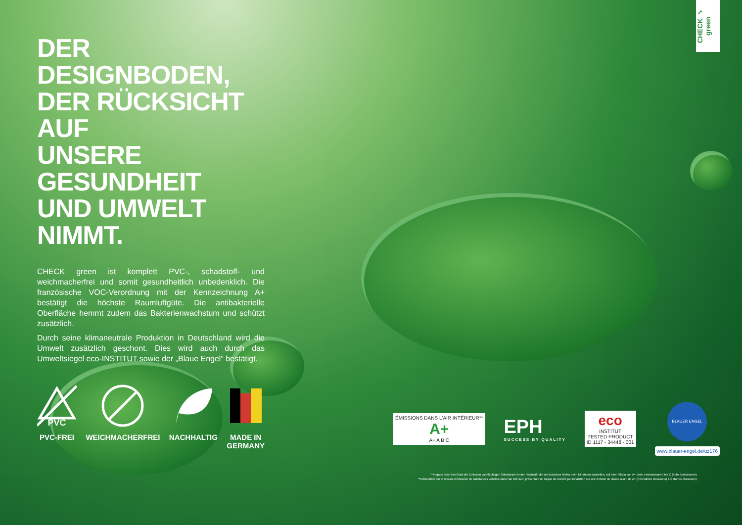CHECK ✓ green
DER DESIGNBODEN,
DER RÜCKSICHT AUF
UNSERE GESUNDHEIT
UND UMWELT NIMMT.
CHECK green ist komplett PVC-, schadstoff- und weichmacherfrei und somit gesundheitlich unbedenklich. Die französische VOC-Verordnung mit der Kennzeichnung A+ bestätigt die höchste Raumluftgüte. Die antibakterielle Oberfläche hemmt zudem das Bakterienwachstum und schützt zusätzlich.
Durch seine klimaneutrale Produktion in Deutschland wird die Umwelt zusätzlich geschont. Dies wird auch durch das Umweltsiegel eco-INSTITUT sowie der „Blaue Engel“ bestätigt.
PVC
PVC-FREI
WEICHMACHERFREI NACHHALTIG MADE IN
GERMANY
ÉMISSIONS DANS L'AIR INTÉRIEUR**
A+
A+ A B C
EPH
SUCCESS BY QUALITY
eco
INSTITUT
TESTED PRODUCT
ID 1117 - 34448 - 001
BLAUER ENGEL
www.blauer-engel.de/uz176
**Angabe über den Grad der Emission von flüchtigen Substanzen in der Raumluft, die ein toxisches Risiko beim Einatmen darstellen, auf einer Skala von A+ (sehr emissionsarm) bis C (hohe Emissionen).
**Information sur le niveau D'émission de substances volatiles dans l'air intérieur, présentant un risque de toxicité par inhalation sur une échelle de classe allant de A+ (très faibles émissions) à C (fortes émissions).